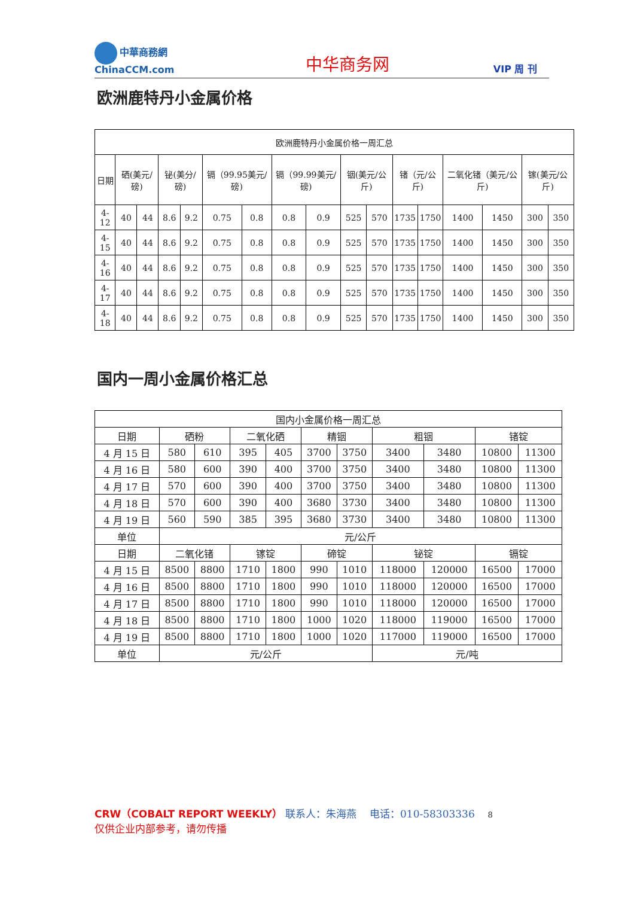中華商務網
ChinaCCM.com
中华商务网
VIP 周 刊
欧洲鹿特丹小金属价格
| 欧洲鹿特丹小金属价格一周汇总 | | | | | | | | | | | | | | | | |
| --- | --- | --- | --- | --- | --- | --- | --- | --- | --- | --- | --- | --- | --- | --- | --- | --- |
| 日期 | 硒(美元/磅) | | 铋(美分/磅) | | 镉（99.95美元/磅) | | 镉（99.99美元/磅) | | 铟(美元/公斤) | | 锗（元/公斤) | | 二氧化锗（美元/公斤) | | 镓(美元/公斤) | |
| 4-12 | 40 | 44 | 8.6 | 9.2 | 0.75 | 0.8 | 0.8 | 0.9 | 525 | 570 | 1735 | 1750 | 1400 | 1450 | 300 | 350 |
| 4-15 | 40 | 44 | 8.6 | 9.2 | 0.75 | 0.8 | 0.8 | 0.9 | 525 | 570 | 1735 | 1750 | 1400 | 1450 | 300 | 350 |
| 4-16 | 40 | 44 | 8.6 | 9.2 | 0.75 | 0.8 | 0.8 | 0.9 | 525 | 570 | 1735 | 1750 | 1400 | 1450 | 300 | 350 |
| 4-17 | 40 | 44 | 8.6 | 9.2 | 0.75 | 0.8 | 0.8 | 0.9 | 525 | 570 | 1735 | 1750 | 1400 | 1450 | 300 | 350 |
| 4-18 | 40 | 44 | 8.6 | 9.2 | 0.75 | 0.8 | 0.8 | 0.9 | 525 | 570 | 1735 | 1750 | 1400 | 1450 | 300 | 350 |
国内一周小金属价格汇总
| 国内小金属价格一周汇总 | | | | | | | | | | |
| --- | --- | --- | --- | --- | --- | --- | --- | --- | --- | --- |
| 日期 | 硒粉 | | 二氧化硒 | | 精铟 | | 粗铟 | | 锗锭 | |
| 4 月 15 日 | 580 | 610 | 395 | 405 | 3700 | 3750 | 3400 | 3480 | 10800 | 11300 |
| 4 月 16 日 | 580 | 600 | 390 | 400 | 3700 | 3750 | 3400 | 3480 | 10800 | 11300 |
| 4 月 17 日 | 570 | 600 | 390 | 400 | 3700 | 3750 | 3400 | 3480 | 10800 | 11300 |
| 4 月 18 日 | 570 | 600 | 390 | 400 | 3680 | 3730 | 3400 | 3480 | 10800 | 11300 |
| 4 月 19 日 | 560 | 590 | 385 | 395 | 3680 | 3730 | 3400 | 3480 | 10800 | 11300 |
| 单位 | 元/公斤 | | | | | | | | | |
| 日期 | 二氧化锗 | | 镓锭 | | 碲锭 | | 铋锭 | | 镉锭 | |
| 4 月 15 日 | 8500 | 8800 | 1710 | 1800 | 990 | 1010 | 118000 | 120000 | 16500 | 17000 |
| 4 月 16 日 | 8500 | 8800 | 1710 | 1800 | 990 | 1010 | 118000 | 120000 | 16500 | 17000 |
| 4 月 17 日 | 8500 | 8800 | 1710 | 1800 | 990 | 1010 | 118000 | 120000 | 16500 | 17000 |
| 4 月 18 日 | 8500 | 8800 | 1710 | 1800 | 1000 | 1020 | 118000 | 119000 | 16500 | 17000 |
| 4 月 19 日 | 8500 | 8800 | 1710 | 1800 | 1000 | 1020 | 117000 | 119000 | 16500 | 17000 |
| 单位 | 元/公斤 | | | | | | 元/吨 | | | |
CRW（COBALT REPORT WEEKLY） 联系人：朱海燕 电话：010-58303336 8
仅供企业内部参考，请勿传播